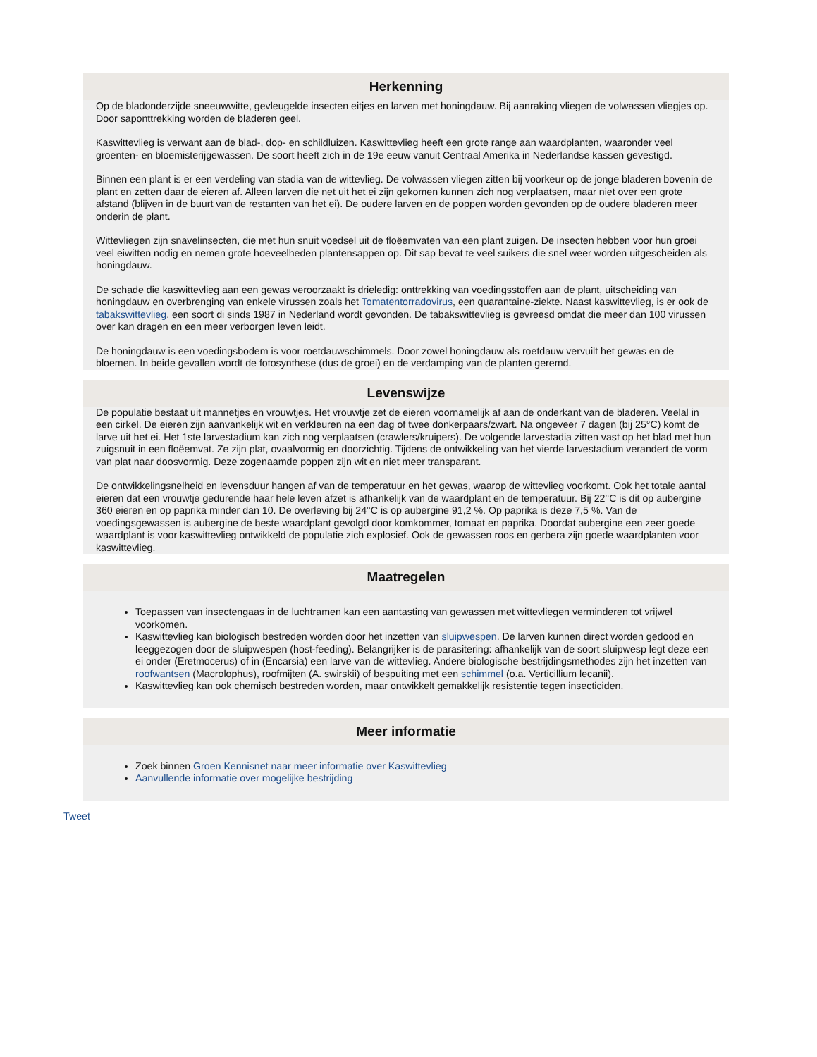Herkenning
Op de bladonderzijde sneeuwwitte, gevleugelde insecten eitjes en larven met honingdauw. Bij aanraking vliegen de volwassen vliegjes op. Door saponttrekking worden de bladeren geel.
Kaswittevlieg is verwant aan de blad-, dop- en schildluizen. Kaswittevlieg heeft een grote range aan waardplanten, waaronder veel groenten- en bloemisterijgewassen. De soort heeft zich in de 19e eeuw vanuit Centraal Amerika in Nederlandse kassen gevestigd.
Binnen een plant is er een verdeling van stadia van de wittevlieg. De volwassen vliegen zitten bij voorkeur op de jonge bladeren bovenin de plant en zetten daar de eieren af. Alleen larven die net uit het ei zijn gekomen kunnen zich nog verplaatsen, maar niet over een grote afstand (blijven in de buurt van de restanten van het ei). De oudere larven en de poppen worden gevonden op de oudere bladeren meer onderin de plant.
Wittevliegen zijn snavelinsecten, die met hun snuit voedsel uit de floëemvaten van een plant zuigen. De insecten hebben voor hun groei veel eiwitten nodig en nemen grote hoeveelheden plantensappen op. Dit sap bevat te veel suikers die snel weer worden uitgescheiden als honingdauw.
De schade die kaswittevlieg aan een gewas veroorzaakt is drieledig: onttrekking van voedingsstoffen aan de plant, uitscheiding van honingdauw en overbrenging van enkele virussen zoals het Tomatentorradovirus, een quarantaine-ziekte. Naast kaswittevlieg, is er ook de tabakswittevlieg, een soort di sinds 1987 in Nederland wordt gevonden. De tabakswittevlieg is gevreesd omdat die meer dan 100 virussen over kan dragen en een meer verborgen leven leidt.
De honingdauw is een voedingsbodem is voor roetdauwschimmels. Door zowel honingdauw als roetdauw vervuilt het gewas en de bloemen. In beide gevallen wordt de fotosynthese (dus de groei) en de verdamping van de planten geremd.
Levenswijze
De populatie bestaat uit mannetjes en vrouwtjes. Het vrouwtje zet de eieren voornamelijk af aan de onderkant van de bladeren. Veelal in een cirkel. De eieren zijn aanvankelijk wit en verkleuren na een dag of twee donkerpaars/zwart. Na ongeveer 7 dagen (bij 25°C) komt de larve uit het ei. Het 1ste larvestadium kan zich nog verplaatsen (crawlers/kruipers). De volgende larvestadia zitten vast op het blad met hun zuigsnuit in een floëemvat. Ze zijn plat, ovaalvormig en doorzichtig. Tijdens de ontwikkeling van het vierde larvestadium verandert de vorm van plat naar doosvormig. Deze zogenaamde poppen zijn wit en niet meer transparant.
De ontwikkelingsnelheid en levensduur hangen af van de temperatuur en het gewas, waarop de wittevlieg voorkomt. Ook het totale aantal eieren dat een vrouwtje gedurende haar hele leven afzet is afhankelijk van de waardplant en de temperatuur. Bij 22°C is dit op aubergine 360 eieren en op paprika minder dan 10. De overleving bij 24°C is op aubergine 91,2 %. Op paprika is deze 7,5 %. Van de voedingsgewassen is aubergine de beste waardplant gevolgd door komkommer, tomaat en paprika. Doordat aubergine een zeer goede waardplant is voor kaswittevlieg ontwikkeld de populatie zich explosief. Ook de gewassen roos en gerbera zijn goede waardplanten voor kaswittevlieg.
Maatregelen
Toepassen van insectengaas in de luchtramen kan een aantasting van gewassen met wittevliegen verminderen tot vrijwel voorkomen.
Kaswittevlieg kan biologisch bestreden worden door het inzetten van sluipwespen. De larven kunnen direct worden gedood en leeggezogen door de sluipwespen (host-feeding). Belangrijker is de parasitering: afhankelijk van de soort sluipwesp legt deze een ei onder (Eretmocerus) of in (Encarsia) een larve van de wittevlieg. Andere biologische bestrijdingsmethodes zijn het inzetten van roofwantsen (Macrolophus), roofmijten (A. swirskii) of bespuiting met een schimmel (o.a. Verticillium lecanii).
Kaswittevlieg kan ook chemisch bestreden worden, maar ontwikkelt gemakkelijk resistentie tegen insecticiden.
Meer informatie
Zoek binnen Groen Kennisnet naar meer informatie over Kaswittevlieg
Aanvullende informatie over mogelijke bestrijding
Tweet